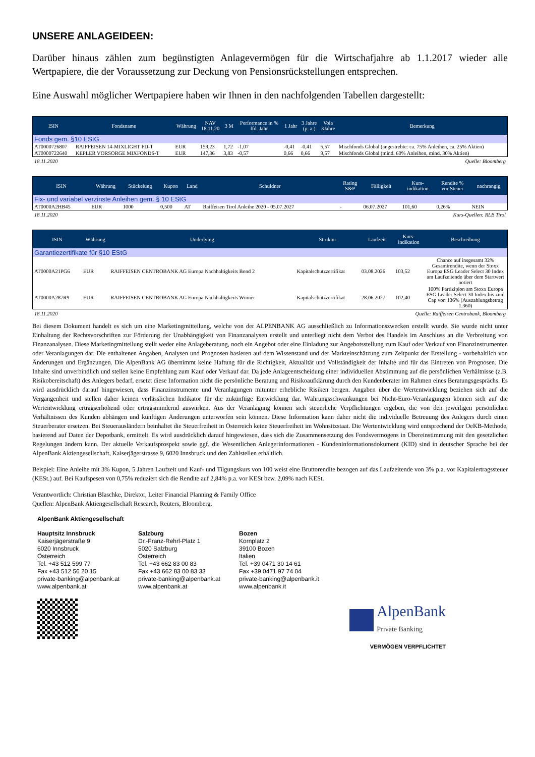UNSERE ANLAGEIDEEN:
Darüber hinaus zählen zum begünstigten Anlagevermögen für die Wirtschafjahre ab 1.1.2017 wieder alle Wertpapiere, die der Voraussetzung zur Deckung von Pensionsrückstellungen entsprechen.
Eine Auswahl möglicher Wertpapiere haben wir Ihnen in den nachfolgenden Tabellen dargestellt:
| ISIN | Fondsname | Währung | NAV 18.11.20 | 3 M | Performance in % lfd. Jahr | 1 Jahr | 3 Jahre (p. a.) | Vola 3Jahre | Bemerkung |
| --- | --- | --- | --- | --- | --- | --- | --- | --- | --- |
| Fonds gem. §10 EStG | | | | | | | | | |
| AT0000726807 | RAIFFEISEN 14-MIXLIGHT FD-T | EUR | 159,23 | 1,72 | -1,07 | -0,41 | -0,41 | 5,57 | Mischfonds Global (angestrebte: ca. 75% Anleihen, ca. 25% Aktien) |
| AT0000722640 | KEPLER VORSORGE MIXFONDS-T | EUR | 147,36 | 3,83 | -0,57 | 0,66 | 0,66 | 9,57 | Mischfonds Global (mind. 60% Anleihen, mind. 30% Aktien) |
18.11.2020 Quelle: Bloomberg
| ISIN | Währung | Stückelung | Kupon | Land | Schuldner | Rating S&P | Fälligkeit | Kurs- indikation | Rendite % vor Steuer | nachrangig |
| --- | --- | --- | --- | --- | --- | --- | --- | --- | --- | --- |
| Fix- und variabel verzinste Anleihen gem. § 10 EStG | | | | | | | | | | |
| AT0000A2HB45 | EUR | 1000 | 0,500 | AT | Raiffeisen Tirol Anleihe 2020 - 05.07.2027 | - | 06.07.2027 | 101,60 | 0,26% | NEIN |
18.11.2020 Kurs-Quellen: RLB Tirol
| ISIN | Währung | Underlying | Struktur | Laufzeit | Kurs- indikation | Beschreibung |
| --- | --- | --- | --- | --- | --- | --- |
| Garantiezertifikate für §10 EStG | | | | | | |
| AT0000A21PG6 | EUR | RAIFFEISEN CENTROBANK AG Europa Nachhaltigkeits Bond 2 | Kapitalschutzzertifikat | 03.08.2026 | 103,52 | Chance auf insgesamt 32% Gesamtrendite, wenn der Stoxx Europa ESG Leader Select 30 Index am Laufzeitende über dem Startwert notiert |
| AT0000A287R9 | EUR | RAIFFEISEN CENTROBANK AG Europa Nachhaltigkeits Winner | Kapitalschutzzertifikat | 28.06.2027 | 102,40 | 100% Partizipion am Stoxx Europa ESG Leader Select 30 Index bis zum Cap von 136% (Auszahlungsbetrag 1.360) |
18.11.2020 Quelle: Raiffeisen Centrobank, Bloomberg
Bei diesem Dokument handelt es sich um eine Marketingmitteilung, welche von der ALPENBANK AG ausschließlich zu Informationszwecken erstellt wurde. Sie wurde nicht unter Einhaltung der Rechtsvorschriften zur Förderung der Unabhängigkeit von Finanzanalysen erstellt und unterliegt nicht dem Verbot des Handels im Anschluss an die Verbreitung von Finanzanalysen. Diese Marketingmitteilung stellt weder eine Anlageberatung, noch ein Angebot oder eine Einladung zur Angebotsstellung zum Kauf oder Verkauf von Finanzinstrumenten oder Veranlagungen dar. Die enthaltenen Angaben, Analysen und Prognosen basieren auf dem Wissenstand und der Markteinschätzung zum Zeitpunkt der Erstellung - vorbehaltlich von Änderungen und Ergänzungen. Die AlpenBank AG übernimmt keine Haftung für die Richtigkeit, Aktualität und Vollständigkeit der Inhalte und für das Eintreten von Prognosen. Die Inhalte sind unverbindlich und stellen keine Empfehlung zum Kauf oder Verkauf dar. Da jede Anlageentscheidung einer individuellen Abstimmung auf die persönlichen Verhältnisse (z.B. Risikobereitschaft) des Anlegers bedarf, ersetzt diese Information nicht die persönliche Beratung und Risikoaufklärung durch den Kundenberater im Rahmen eines Beratungsgesprächs. Es wird ausdrücklich darauf hingewiesen, dass Finanzinstrumente und Veranlagungen mitunter erhebliche Risiken bergen. Angaben über die Wertentwicklung beziehen sich auf die Vergangenheit und stellen daher keinen verlässlichen Indikator für die zukünftige Entwicklung dar. Währungsschwankungen bei Nicht-Euro-Veranlagungen können sich auf die Wertentwicklung ertragserhöhend oder ertragsmindernd auswirken. Aus der Veranlagung können sich steuerliche Verpflichtungen ergeben, die von den jeweiligen persönlichen Verhältnissen des Kunden abhängen und künftigen Änderungen unterworfen sein können. Diese Information kann daher nicht die individuelle Betreuung des Anlegers durch einen Steuerberater ersetzen. Bei Steuerausländern beinhaltet die Steuerfreiheit in Österreich keine Steuerfreiheit im Wohnsitzstaat. Die Wertentwicklung wird entsprechend der OeKB-Methode, basierend auf Daten der Depotbank, ermittelt. Es wird ausdrücklich darauf hingewiesen, dass sich die Zusammensetzung des Fondsvermögens in Übereinstimmung mit den gesetzlichen Regelungen ändern kann. Der aktuelle Verkaufsprospekt sowie ggf. die Wesentlichen Anlegerinformationen - Kundeninformationsdokument (KID) sind in deutscher Sprache bei der AlpenBank Aktiengesellschaft, Kaiserjägerstrasse 9, 6020 Innsbruck und den Zahlstellen erhältlich.
Beispiel: Eine Anleihe mit 3% Kupon, 5 Jahren Laufzeit und Kauf- und Tilgungskurs von 100 weist eine Bruttorendite bezogen auf das Laufzeitende von 3% p.a. vor Kapitalertragssteuer (KESt.) auf. Bei Kaufspesen von 0,75% reduziert sich die Rendite auf 2,84% p.a. vor KESt bzw. 2,09% nach KESt.
Verantwortlich: Christian Blaschke, Direktor, Leiter Financial Planning & Family Office
Quellen: AlpenBank Aktiengesellschaft Research, Reuters, Bloomberg.
AlpenBank Aktiengesellschaft
Hauptsitz Innsbruck
Kaiserjägerstraße 9
6020 Innsbruck
Österreich
Tel. +43 512 599 77
Fax +43 512 56 20 15
private-banking@alpenbank.at
www.alpenbank.at
Salzburg
Dr.-Franz-Rehrl-Platz 1
5020 Salzburg
Österreich
Tel. +43 662 83 00 83
Fax +43 662 83 00 83 33
private-banking@alpenbank.at
www.alpenbank.at
Bozen
Kornplatz 2
39100 Bozen
Italien
Tel. +39 0471 30 14 61
Fax +39 0471 97 74 04
private-banking@alpenbank.it
www.alpenbank.it
AlpenBank
Private Banking
VERMÖGEN VERPFLICHTET